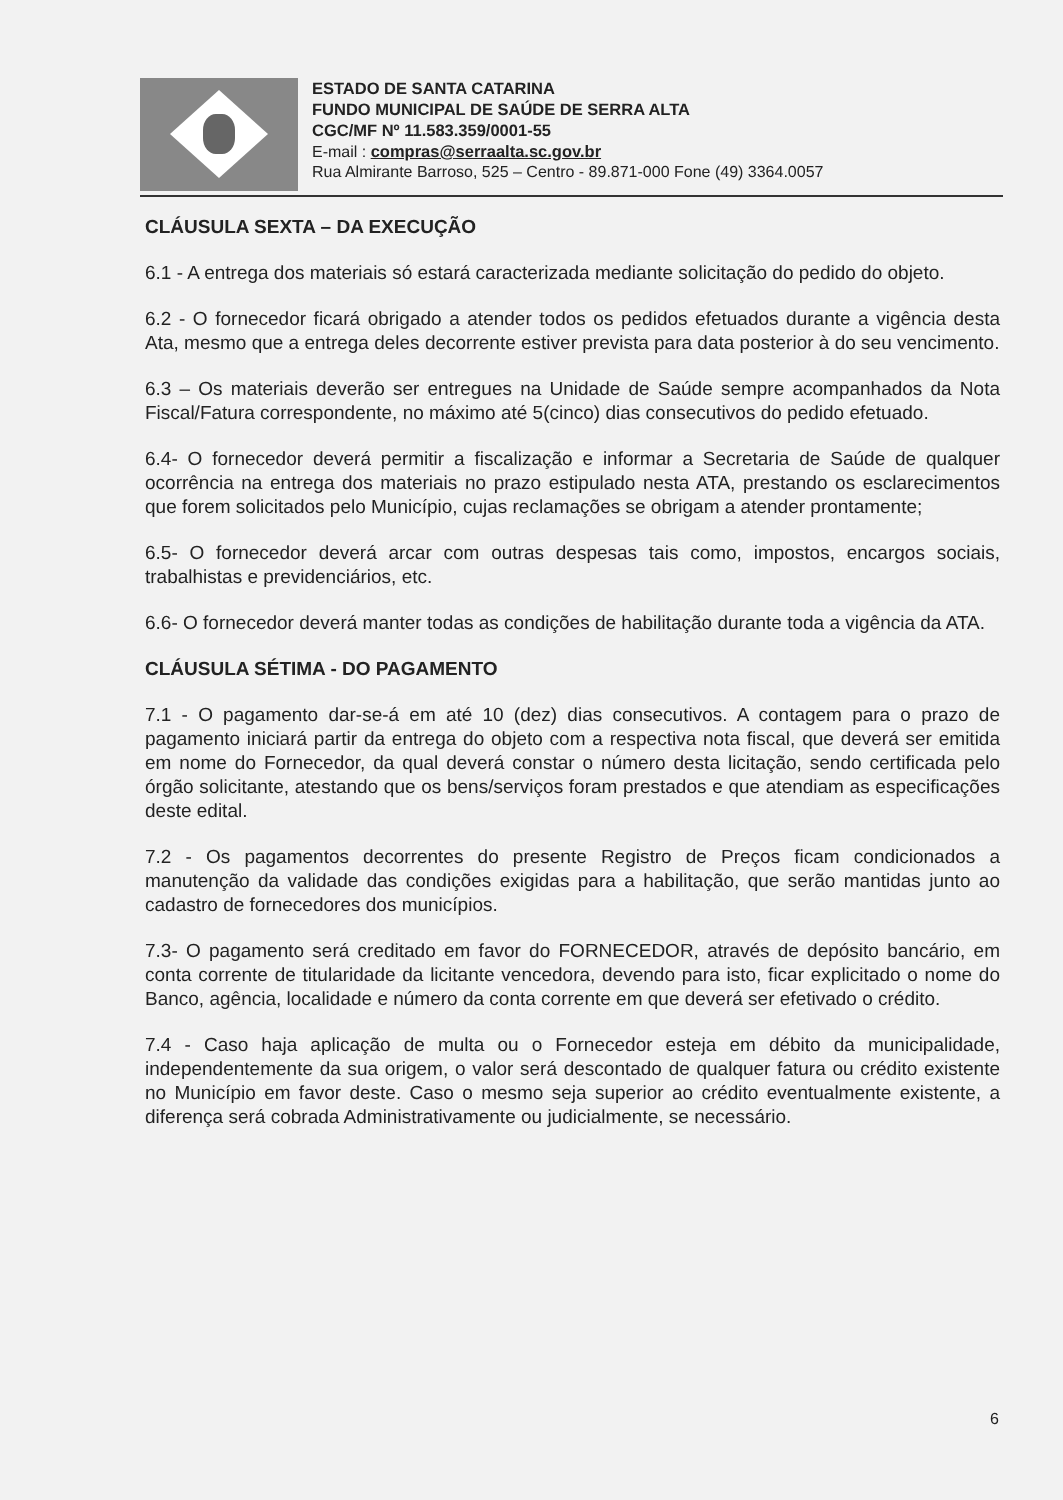ESTADO DE SANTA CATARINA
FUNDO MUNICIPAL DE SAÚDE DE SERRA ALTA
CGC/MF Nº 11.583.359/0001-55
E-mail : compras@serraalta.sc.gov.br
Rua Almirante Barroso, 525 – Centro - 89.871-000 Fone (49) 3364.0057
CLÁUSULA SEXTA – DA EXECUÇÃO
6.1 - A entrega dos materiais só estará caracterizada mediante solicitação do pedido do objeto.
6.2 - O fornecedor ficará obrigado a atender todos os pedidos efetuados durante a vigência desta Ata, mesmo que a entrega deles decorrente estiver prevista para data posterior à do seu vencimento.
6.3 – Os materiais deverão ser entregues na Unidade de Saúde sempre acompanhados da Nota Fiscal/Fatura correspondente, no máximo até 5(cinco) dias consecutivos do pedido efetuado.
6.4- O fornecedor deverá permitir a fiscalização e informar a Secretaria de Saúde de qualquer ocorrência na entrega dos materiais no prazo estipulado nesta ATA, prestando os esclarecimentos que forem solicitados pelo Município, cujas reclamações se obrigam a atender prontamente;
6.5- O fornecedor deverá arcar com outras despesas tais como, impostos, encargos sociais, trabalhistas e previdenciários, etc.
6.6- O fornecedor deverá manter todas as condições de habilitação durante toda a vigência da ATA.
CLÁUSULA SÉTIMA - DO PAGAMENTO
7.1 - O pagamento dar-se-á em até 10 (dez) dias consecutivos. A contagem para o prazo de pagamento iniciará partir da entrega do objeto com a respectiva nota fiscal, que deverá ser emitida em nome do Fornecedor, da qual deverá constar o número desta licitação, sendo certificada pelo órgão solicitante, atestando que os bens/serviços foram prestados e que atendiam as especificações deste edital.
7.2 - Os pagamentos decorrentes do presente Registro de Preços ficam condicionados a manutenção da validade das condições exigidas para a habilitação, que serão mantidas junto ao cadastro de fornecedores dos municípios.
7.3- O pagamento será creditado em favor do FORNECEDOR, através de depósito bancário, em conta corrente de titularidade da licitante vencedora, devendo para isto, ficar explicitado o nome do Banco, agência, localidade e número da conta corrente em que deverá ser efetivado o crédito.
7.4 - Caso haja aplicação de multa ou o Fornecedor esteja em débito da municipalidade, independentemente da sua origem, o valor será descontado de qualquer fatura ou crédito existente no Município em favor deste. Caso o mesmo seja superior ao crédito eventualmente existente, a diferença será cobrada Administrativamente ou judicialmente, se necessário.
6